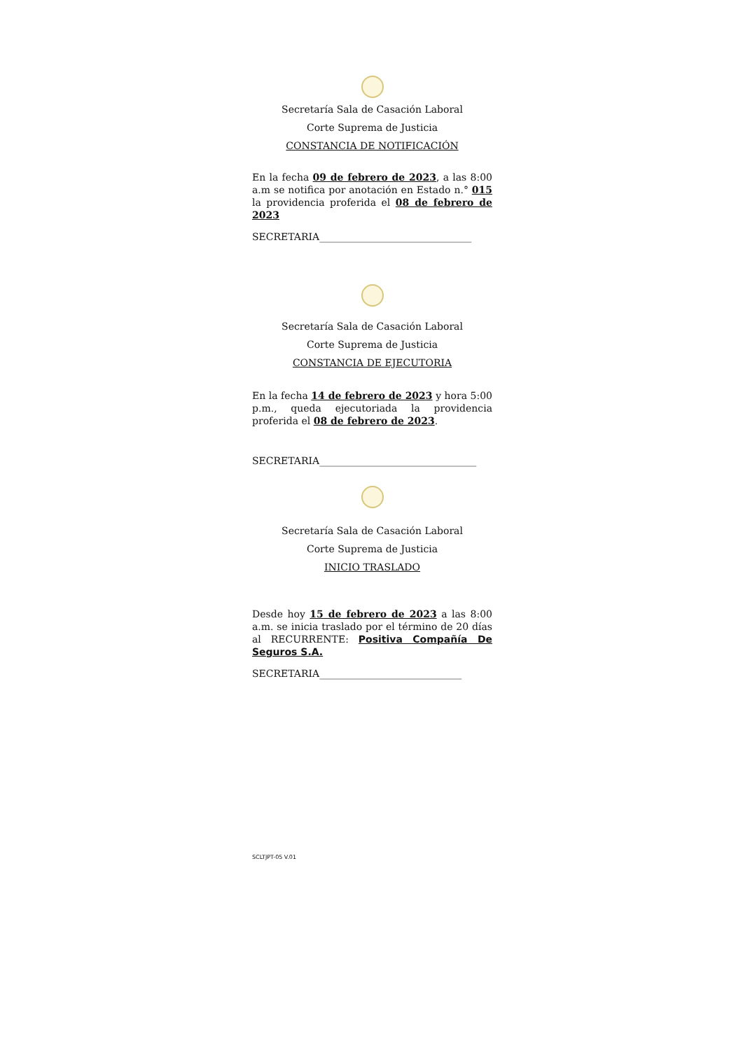Secretaría Sala de Casación Laboral
Corte Suprema de Justicia
CONSTANCIA DE NOTIFICACIÓN
En la fecha 09 de febrero de 2023, a las 8:00 a.m se notifica por anotación en Estado n.° 015 la providencia proferida el 08 de febrero de 2023
SECRETARIA_______________________________
Secretaría Sala de Casación Laboral
Corte Suprema de Justicia
CONSTANCIA DE EJECUTORIA
En la fecha 14 de febrero de 2023 y hora 5:00 p.m., queda ejecutoriada la providencia proferida el 08 de febrero de 2023.
SECRETARIA________________________________
Secretaría Sala de Casación Laboral
Corte Suprema de Justicia
INICIO TRASLADO
Desde hoy 15 de febrero de 2023 a las 8:00 a.m. se inicia traslado por el término de 20 días al RECURRENTE: Positiva Compañía De Seguros S.A.
SECRETARIA_____________________________
SCLTJPT-05 V.01